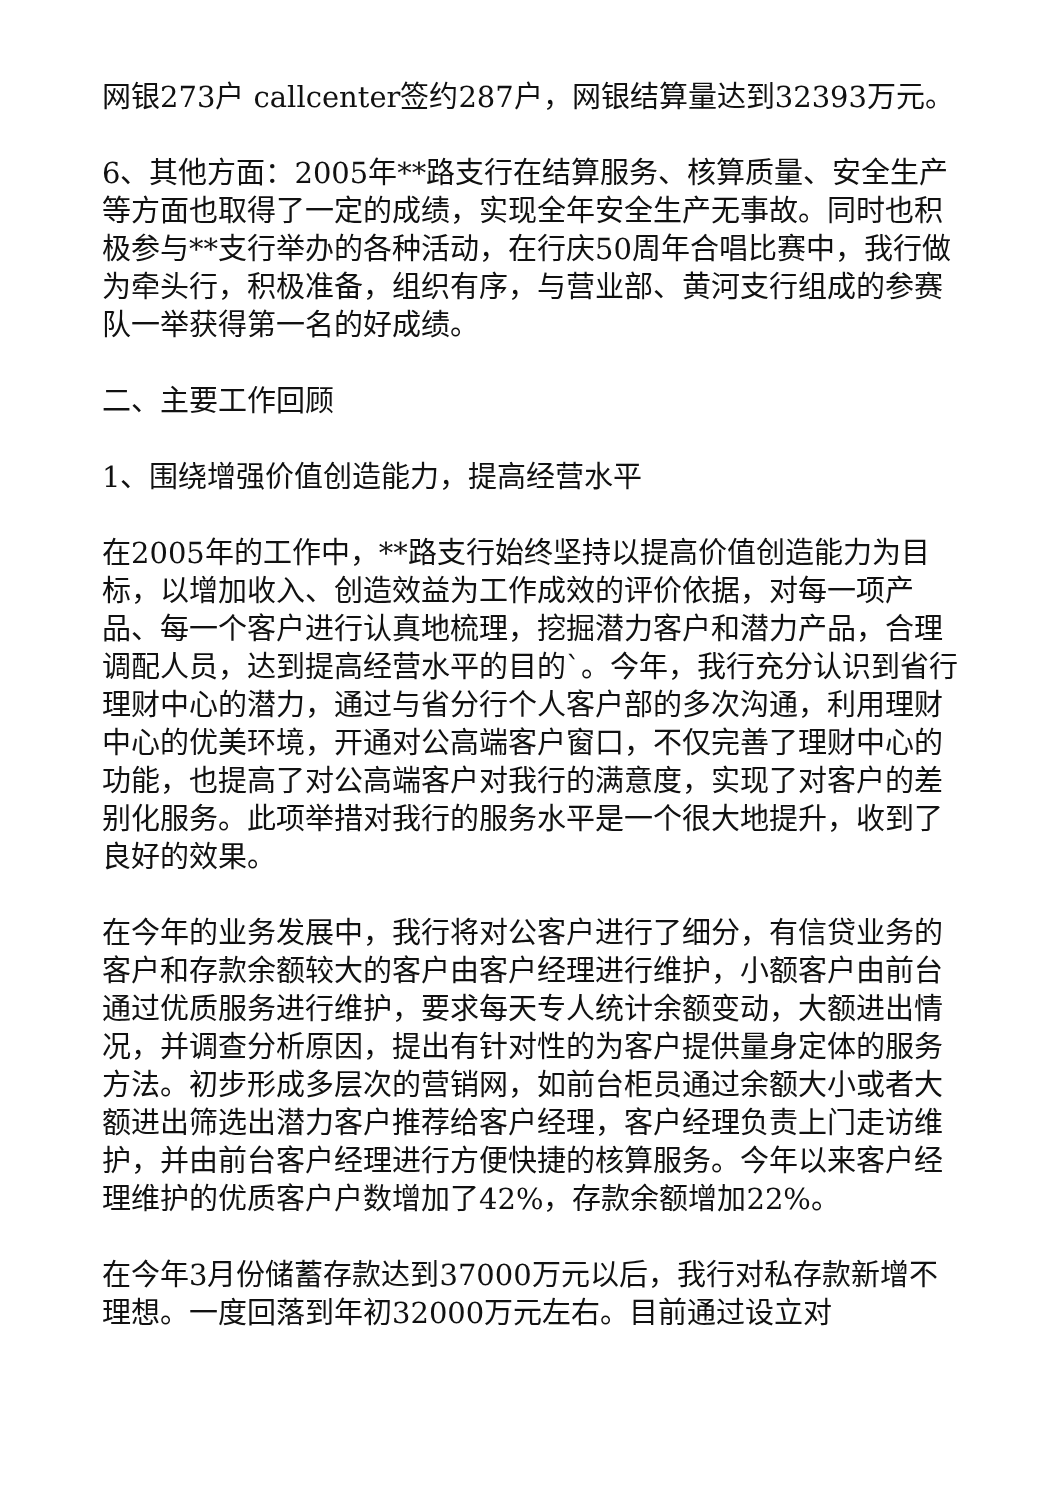网银273户 callcenter签约287户，网银结算量达到32393万元。
6、其他方面：2005年**路支行在结算服务、核算质量、安全生产等方面也取得了一定的成绩，实现全年安全生产无事故。同时也积极参与**支行举办的各种活动，在行庆50周年合唱比赛中，我行做为牵头行，积极准备，组织有序，与营业部、黄河支行组成的参赛队一举获得第一名的好成绩。
二、主要工作回顾
1、围绕增强价值创造能力，提高经营水平
在2005年的工作中，**路支行始终坚持以提高价值创造能力为目标，以增加收入、创造效益为工作成效的评价依据，对每一项产品、每一个客户进行认真地梳理，挖掘潜力客户和潜力产品，合理调配人员，达到提高经营水平的目的`。今年，我行充分认识到省行理财中心的潜力，通过与省分行个人客户部的多次沟通，利用理财中心的优美环境，开通对公高端客户窗口，不仅完善了理财中心的功能，也提高了对公高端客户对我行的满意度，实现了对客户的差别化服务。此项举措对我行的服务水平是一个很大地提升，收到了良好的效果。
在今年的业务发展中，我行将对公客户进行了细分，有信贷业务的客户和存款余额较大的客户由客户经理进行维护，小额客户由前台通过优质服务进行维护，要求每天专人统计余额变动，大额进出情况，并调查分析原因，提出有针对性的为客户提供量身定体的服务方法。初步形成多层次的营销网，如前台柜员通过余额大小或者大额进出筛选出潜力客户推荐给客户经理，客户经理负责上门走访维护，并由前台客户经理进行方便快捷的核算服务。今年以来客户经理维护的优质客户户数增加了42%，存款余额增加22%。
在今年3月份储蓄存款达到37000万元以后，我行对私存款新增不理想。一度回落到年初32000万元左右。目前通过设立对